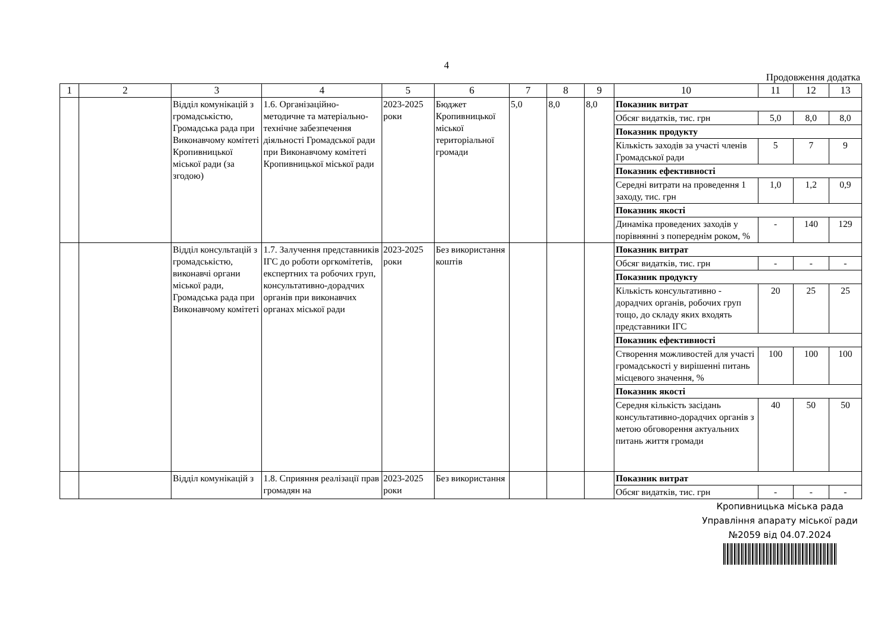4
Продовження додатка
| 1 | 2 | 3 | 4 | 5 | 6 | 7 | 8 | 9 | 10 | 11 | 12 | 13 |
| --- | --- | --- | --- | --- | --- | --- | --- | --- | --- | --- | --- | --- |
| | | Відділ комунікацій з громадськістю, Громадська рада при Виконавчому комітеті Кропивницької міської ради (за згодою) | 1.6. Організаційно-методичне та матеріально-технічне забезпечення діяльності Громадської ради при Виконавчому комітеті Кропивницької міської ради | 2023-2025 роки | Бюджет Кропивницької міської територіальної громади | 5,0 | 8,0 | 8,0 | Показник витрат | | | |
| | | | | | | | | | Обсяг видатків, тис. грн | 5,0 | 8,0 | 8,0 |
| | | | | | | | | | Показник продукту | | | |
| | | | | | | | | | Кількість заходів за участі членів Громадської ради | 5 | 7 | 9 |
| | | | | | | | | | Показник ефективності | | | |
| | | | | | | | | | Середні витрати на проведення 1 заходу, тис. грн | 1,0 | 1,2 | 0,9 |
| | | | | | | | | | Показник якості | | | |
| | | | | | | | | | Динаміка проведених заходів у порівнянні з попереднім роком, % | - | 140 | 129 |
| | | Відділ консультацій з громадськістю, виконавчі органи міської ради, Громадська рада при Виконавчому комітеті | 1.7. Залучення представників ІГС до роботи оргкомітетів, експертних та робочих груп, консультативно-дорадчих органів при виконавчих органах міської ради | 2023-2025 роки | Без використання коштів | | | | Показник витрат | | | |
| | | | | | | | | | Обсяг видатків, тис. грн | - | - | - |
| | | | | | | | | | Показник продукту | | | |
| | | | | | | | | | Кількість консультативно - дорадчих органів, робочих груп тощо, до складу яких входять представники ІГС | 20 | 25 | 25 |
| | | | | | | | | | Показник ефективності | | | |
| | | | | | | | | | Створення можливостей для участі громадськості у вирішенні питань місцевого значення, % | 100 | 100 | 100 |
| | | | | | | | | | Показник якості | | | |
| | | | | | | | | | Середня кількість засідань консультативно-дорадчих органів з метою обговорення актуальних питань життя громади | 40 | 50 | 50 |
| | | Відділ комунікацій з | 1.8. Сприяння реалізації прав громадян на | 2023-2025 роки | Без використання | | | | Показник витрат | | | |
| | | | | | | | | | Обсяг видатків, тис. грн | - | - | - |
Кропивницька міська рада
Управління апарату міської ради
№2059 від 04.07.2024